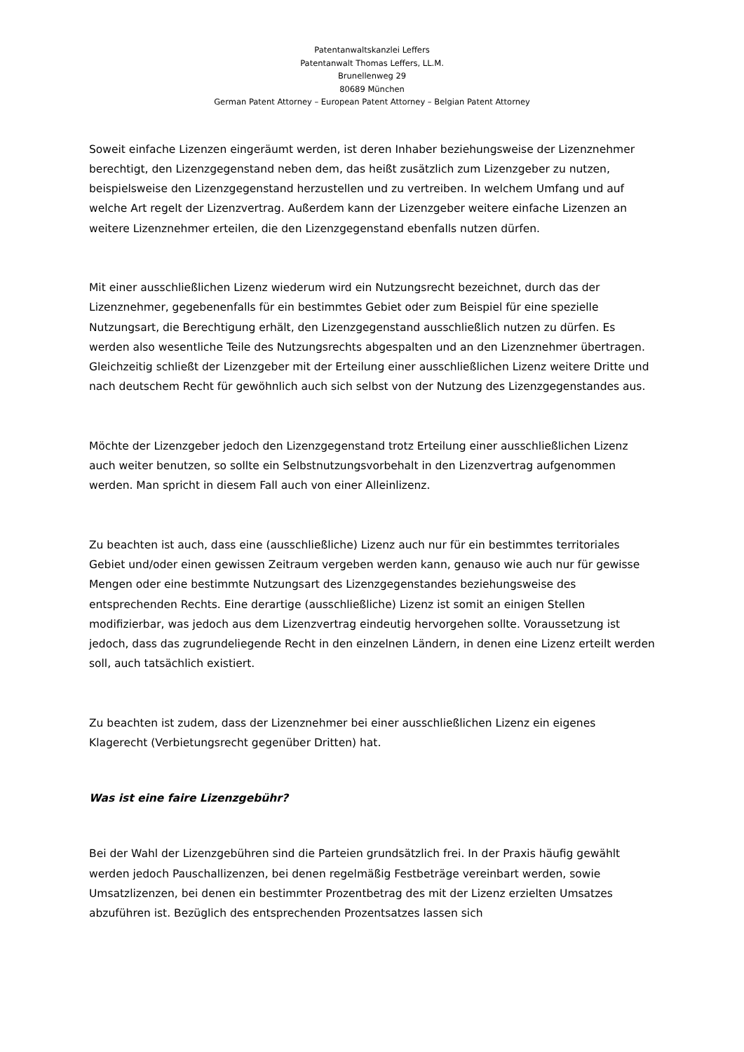Patentanwaltskanzlei Leffers
Patentanwalt Thomas Leffers, LL.M.
Brunellenweg 29
80689 München
German Patent Attorney – European Patent Attorney – Belgian Patent Attorney
Soweit einfache Lizenzen eingeräumt werden, ist deren Inhaber beziehungsweise der Lizenznehmer berechtigt, den Lizenzgegenstand neben dem, das heißt zusätzlich zum Lizenzgeber zu nutzen, beispielsweise den Lizenzgegenstand herzustellen und zu vertreiben. In welchem Umfang und auf welche Art regelt der Lizenzvertrag. Außerdem kann der Lizenzgeber weitere einfache Lizenzen an weitere Lizenznehmer erteilen, die den Lizenzgegenstand ebenfalls nutzen dürfen.
Mit einer ausschließlichen Lizenz wiederum wird ein Nutzungsrecht bezeichnet, durch das der Lizenznehmer, gegebenenfalls für ein bestimmtes Gebiet oder zum Beispiel für eine spezielle Nutzungsart, die Berechtigung erhält, den Lizenzgegenstand ausschließlich nutzen zu dürfen. Es werden also wesentliche Teile des Nutzungsrechts abgespalten und an den Lizenznehmer übertragen. Gleichzeitig schließt der Lizenzgeber mit der Erteilung einer ausschließlichen Lizenz weitere Dritte und nach deutschem Recht für gewöhnlich auch sich selbst von der Nutzung des Lizenzgegenstandes aus.
Möchte der Lizenzgeber jedoch den Lizenzgegenstand trotz Erteilung einer ausschließlichen Lizenz auch weiter benutzen, so sollte ein Selbstnutzungsvorbehalt in den Lizenzvertrag aufgenommen werden. Man spricht in diesem Fall auch von einer Alleinlizenz.
Zu beachten ist auch, dass eine (ausschließliche) Lizenz auch nur für ein bestimmtes territoriales Gebiet und/oder einen gewissen Zeitraum vergeben werden kann, genauso wie auch nur für gewisse Mengen oder eine bestimmte Nutzungsart des Lizenzgegenstandes beziehungsweise des entsprechenden Rechts. Eine derartige (ausschließliche) Lizenz ist somit an einigen Stellen modifizierbar, was jedoch aus dem Lizenzvertrag eindeutig hervorgehen sollte. Voraussetzung ist jedoch, dass das zugrundeliegende Recht in den einzelnen Ländern, in denen eine Lizenz erteilt werden soll, auch tatsächlich existiert.
Zu beachten ist zudem, dass der Lizenznehmer bei einer ausschließlichen Lizenz ein eigenes Klagerecht (Verbietungsrecht gegenüber Dritten) hat.
Was ist eine faire Lizenzgebühr?
Bei der Wahl der Lizenzgebühren sind die Parteien grundsätzlich frei. In der Praxis häufig gewählt werden jedoch Pauschallizenzen, bei denen regelmäßig Festbeträge vereinbart werden, sowie Umsatzlizenzen, bei denen ein bestimmter Prozentbetrag des mit der Lizenz erzielten Umsatzes abzuführen ist. Bezüglich des entsprechenden Prozentsatzes lassen sich